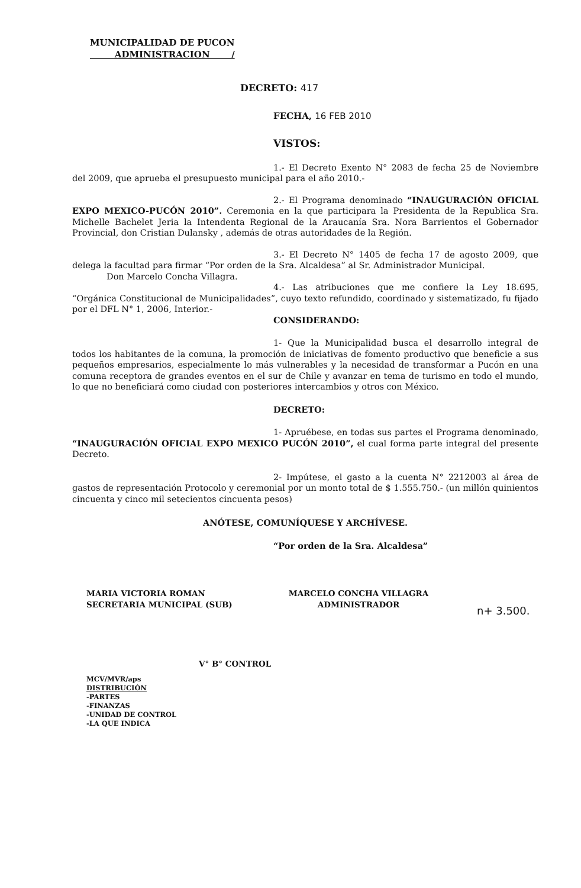MUNICIPALIDAD DE PUCON
ADMINISTRACION /
DECRETO: 417
FECHA, 16 FEB 2010
VISTOS:
1.- El Decreto Exento N° 2083 de fecha 25 de Noviembre del 2009, que aprueba el presupuesto municipal para el año 2010.-
2.- El Programa denominado “INAUGURACIÓN OFICIAL EXPO MEXICO-PUCÓN 2010”. Ceremonia en la que participara la Presidenta de la Republica Sra. Michelle Bachelet Jeria la Intendenta Regional de la Araucanía Sra. Nora Barrientos el Gobernador Provincial, don Cristian Dulansky , además de otras autoridades de la Región.
3.- El Decreto N° 1405 de fecha 17 de agosto 2009, que delega la facultad para firmar “Por orden de la Sra. Alcaldesa” al Sr. Administrador Municipal.
Don Marcelo Concha Villagra.
4.- Las atribuciones que me confiere la Ley 18.695, “Orgánica Constitucional de Municipalidades”, cuyo texto refundido, coordinado y sistematizado, fu fijado por el DFL N° 1, 2006, Interior.-
CONSIDERANDO:
1- Que la Municipalidad busca el desarrollo integral de todos los habitantes de la comuna, la promoción de iniciativas de fomento productivo que beneficie a sus pequeños empresarios, especialmente lo más vulnerables y la necesidad de transformar a Pucón en una comuna receptora de grandes eventos en el sur de Chile y avanzar en tema de turismo en todo el mundo, lo que no beneficiará como ciudad con posteriores intercambios y otros con México.
DECRETO:
1- Apruébese, en todas sus partes el Programa denominado, “INAUGURACIÓN OFICIAL EXPO MEXICO PUCÓN 2010”, el cual forma parte integral del presente Decreto.
2- Impútese, el gasto a la cuenta N° 2212003 al área de gastos de representación Protocolo y ceremonial por un monto total de $ 1.555.750.- (un millón quinientos cincuenta y cinco mil setecientos cincuenta pesos)
ANÓTESE, COMUNÍQUESE Y ARCHÍVESE.
“Por orden de la Sra. Alcaldesa”
MARIA VICTORIA ROMAN
SECRETARIA MUNICIPAL (SUB)
MARCELO CONCHA VILLAGRA
ADMINISTRADOR
n+ 3.500.
V° B° CONTROL
MCV/MVR/aps
DISTRIBUCIÓN
-PARTES
-FINANZAS
-UNIDAD DE CONTROL
-LA QUE INDICA